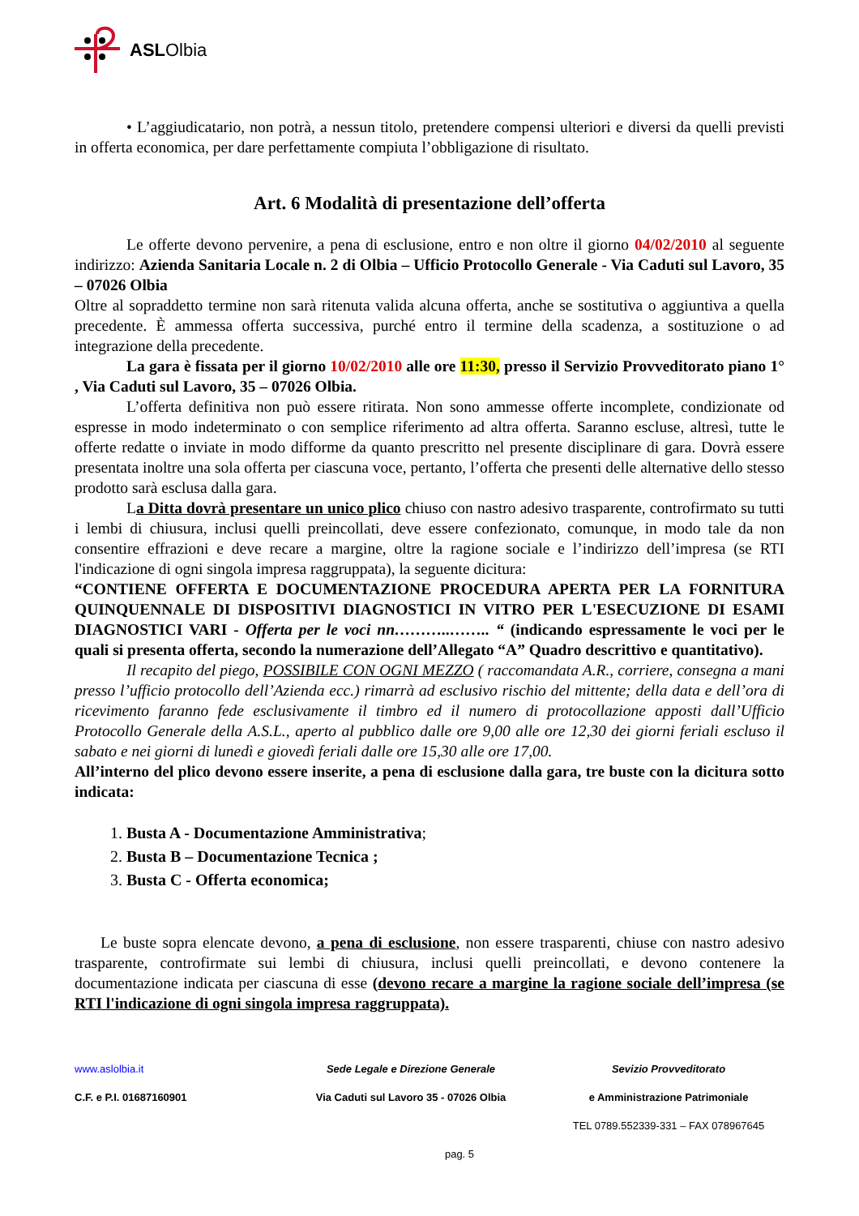ASLOlbia
• L’aggiudicatario, non potrà, a nessun titolo, pretendere compensi ulteriori e diversi da quelli previsti in offerta economica, per dare perfettamente compiuta l’obbligazione di risultato.
Art. 6 Modalità di presentazione dell’offerta
Le offerte devono pervenire, a pena di esclusione, entro e non oltre il giorno 04/02/2010 al seguente indirizzo: Azienda Sanitaria Locale n. 2 di Olbia – Ufficio Protocollo Generale - Via Caduti sul Lavoro, 35 – 07026 Olbia
Oltre al sopraddetto termine non sarà ritenuta valida alcuna offerta, anche se sostitutiva o aggiuntiva a quella precedente. È ammessa offerta successiva, purché entro il termine della scadenza, a sostituzione o ad integrazione della precedente.
La gara è fissata per il giorno 10/02/2010 alle ore 11:30, presso il Servizio Provveditorato piano 1° , Via Caduti sul Lavoro, 35 – 07026 Olbia.
L’offerta definitiva non può essere ritirata. Non sono ammesse offerte incomplete, condizionate od espresse in modo indeterminato o con semplice riferimento ad altra offerta. Saranno escluse, altresì, tutte le offerte redatte o inviate in modo difforme da quanto prescritto nel presente disciplinare di gara. Dovrà essere presentata inoltre una sola offerta per ciascuna voce, pertanto, l’offerta che presenti delle alternative dello stesso prodotto sarà esclusa dalla gara.
La Ditta dovrà presentare un unico plico chiuso con nastro adesivo trasparente, controfirmato su tutti i lembi di chiusura, inclusi quelli preincollati, deve essere confezionato, comunque, in modo tale da non consentire effrazioni e deve recare a margine, oltre la ragione sociale e l’indirizzo dell’impresa (se RTI l'indicazione di ogni singola impresa raggruppata), la seguente dicitura:
“CONTIENE OFFERTA E DOCUMENTAZIONE PROCEDURA APERTA PER LA FORNITURA QUINQUENNALE DI DISPOSITIVI DIAGNOSTICI IN VITRO PER L'ESECUZIONE DI ESAMI DIAGNOSTICI VARI - Offerta per le voci nn………..…….. “ (indicando espressamente le voci per le quali si presenta offerta, secondo la numerazione dell’Allegato “A” Quadro descrittivo e quantitativo).
Il recapito del piego, POSSIBILE CON OGNI MEZZO ( raccomandata A.R., corriere, consegna a mani presso l’ufficio protocollo dell’Azienda ecc.) rimarrà ad esclusivo rischio del mittente; della data e dell’ora di ricevimento faranno fede esclusivamente il timbro ed il numero di protocollazione apposti dall’Ufficio Protocollo Generale della A.S.L., aperto al pubblico dalle ore 9,00 alle ore 12,30 dei giorni feriali escluso il sabato e nei giorni di lunedì e giovedì feriali dalle ore 15,30 alle ore 17,00.
All’interno del plico devono essere inserite, a pena di esclusione dalla gara, tre buste con la dicitura sotto indicata:
1. Busta A - Documentazione Amministrativa;
2. Busta B – Documentazione Tecnica ;
3. Busta C - Offerta economica;
Le buste sopra elencate devono, a pena di esclusione, non essere trasparenti, chiuse con nastro adesivo trasparente, controfirmate sui lembi di chiusura, inclusi quelli preincollati, e devono contenere la documentazione indicata per ciascuna di esse (devono recare a margine la ragione sociale dell’impresa (se RTI l'indicazione di ogni singola impresa raggruppata).
www.aslolbia.it
Sede Legale e Direzione Generale
Sevizio Provveditorato
C.F. e P.I. 01687160901
Via Caduti sul Lavoro 35 - 07026 Olbia
e Amministrazione Patrimoniale
TEL 0789.552339-331 – FAX 078967645
pag. 5